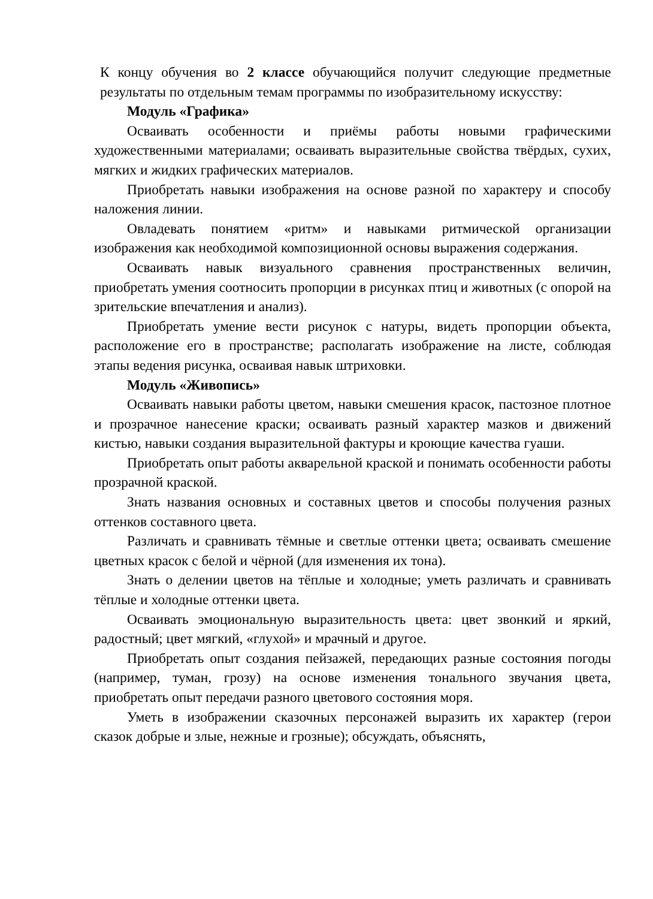К концу обучения во 2 классе обучающийся получит следующие предметные результаты по отдельным темам программы по изобразительному искусству:
Модуль «Графика»
Осваивать особенности и приёмы работы новыми графическими художественными материалами; осваивать выразительные свойства твёрдых, сухих, мягких и жидких графических материалов.
Приобретать навыки изображения на основе разной по характеру и способу наложения линии.
Овладевать понятием «ритм» и навыками ритмической организации изображения как необходимой композиционной основы выражения содержания.
Осваивать навык визуального сравнения пространственных величин, приобретать умения соотносить пропорции в рисунках птиц и животных (с опорой на зрительские впечатления и анализ).
Приобретать умение вести рисунок с натуры, видеть пропорции объекта, расположение его в пространстве; располагать изображение на листе, соблюдая этапы ведения рисунка, осваивая навык штриховки.
Модуль «Живопись»
Осваивать навыки работы цветом, навыки смешения красок, пастозное плотное и прозрачное нанесение краски; осваивать разный характер мазков и движений кистью, навыки создания выразительной фактуры и кроющие качества гуаши.
Приобретать опыт работы акварельной краской и понимать особенности работы прозрачной краской.
Знать названия основных и составных цветов и способы получения разных оттенков составного цвета.
Различать и сравнивать тёмные и светлые оттенки цвета; осваивать смешение цветных красок с белой и чёрной (для изменения их тона).
Знать о делении цветов на тёплые и холодные; уметь различать и сравнивать тёплые и холодные оттенки цвета.
Осваивать эмоциональную выразительность цвета: цвет звонкий и яркий, радостный; цвет мягкий, «глухой» и мрачный и другое.
Приобретать опыт создания пейзажей, передающих разные состояния погоды (например, туман, грозу) на основе изменения тонального звучания цвета, приобретать опыт передачи разного цветового состояния моря.
Уметь в изображении сказочных персонажей выразить их характер (герои сказок добрые и злые, нежные и грозные); обсуждать, объяснять,